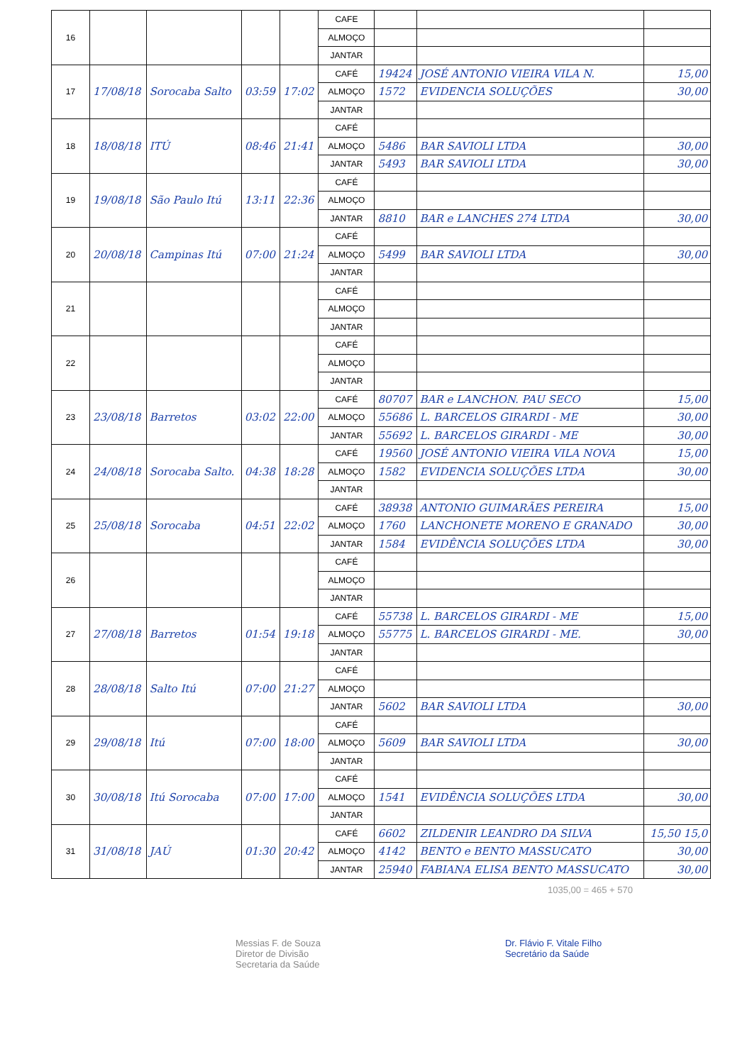| 16 | | | | | CAFE | | | |
| | | | | | ALMOÇO | | | |
| | | | | | JANTAR | | | |
| 17 | 17/08/18 | Sorocaba Salto | 03:59 | 17:02 | CAFÉ | 19424 | JOSÉ ANTONIO VIEIRA VILA N. | 15,00 |
| | | | | | ALMOÇO | 1572 | EVIDENCIA SOLUÇÕES | 30,00 |
| | | | | | JANTAR | | | |
| 18 | 18/08/18 | ITÚ | 08:46 | 21:41 | CAFÉ | | | |
| | | | | | ALMOÇO | 5486 | BAR SAVIOLI LTDA | 30,00 |
| | | | | | JANTAR | 5493 | BAR SAVIOLI LTDA | 30,00 |
| 19 | 19/08/18 | São Paulo Itú | 13:11 | 22:36 | CAFÉ | | | |
| | | | | | ALMOÇO | | | |
| | | | | | JANTAR | 8810 | BAR e LANCHES 274 LTDA | 30,00 |
| 20 | 20/08/18 | Campinas Itú | 07:00 | 21:24 | CAFÉ | | | |
| | | | | | ALMOÇO | 5499 | BAR SAVIOLI LTDA | 30,00 |
| | | | | | JANTAR | | | |
| 21 | | | | | CAFÉ | | | |
| | | | | | ALMOÇO | | | |
| | | | | | JANTAR | | | |
| 22 | | | | | CAFÉ | | | |
| | | | | | ALMOÇO | | | |
| | | | | | JANTAR | | | |
| 23 | 23/08/18 | Barretos | 03:02 | 22:00 | CAFÉ | 80707 | BAR e LANCHON. PAU SECO | 15,00 |
| | | | | | ALMOÇO | 55686 | L. BARCELOS GIRARDI - ME | 30,00 |
| | | | | | JANTAR | 55692 | L. BARCELOS GIRARDI - ME | 30,00 |
| 24 | 24/08/18 | Sorocaba Salto. | 04:38 | 18:28 | CAFÉ | 19560 | JOSÉ ANTONIO VIEIRA VILA NOVA | 15,00 |
| | | | | | ALMOÇO | 1582 | EVIDENCIA SOLUÇÕES LTDA | 30,00 |
| | | | | | JANTAR | | | |
| 25 | 25/08/18 | Sorocaba | 04:51 | 22:02 | CAFÉ | 38938 | ANTONIO GUIMARÃES PEREIRA | 15,00 |
| | | | | | ALMOÇO | 1760 | LANCHONETE MORENO E GRANADO | 30,00 |
| | | | | | JANTAR | 1584 | EVIDÊNCIA SOLUÇÕES LTDA | 30,00 |
| 26 | | | | | CAFÉ | | | |
| | | | | | ALMOÇO | | | |
| | | | | | JANTAR | | | |
| 27 | 27/08/18 | Barretos | 01:54 | 19:18 | CAFÉ | 55738 | L. BARCELOS GIRARDI - ME | 15,00 |
| | | | | | ALMOÇO | 55775 | L. BARCELOS GIRARDI - ME. | 30,00 |
| | | | | | JANTAR | | | |
| 28 | 28/08/18 | Salto Itú | 07:00 | 21:27 | CAFÉ | | | |
| | | | | | ALMOÇO | | | |
| | | | | | JANTAR | 5602 | BAR SAVIOLI LTDA | 30,00 |
| 29 | 29/08/18 | Itú | 07:00 | 18:00 | CAFÉ | | | |
| | | | | | ALMOÇO | 5609 | BAR SAVIOLI LTDA | 30,00 |
| | | | | | JANTAR | | | |
| 30 | 30/08/18 | Itú Sorocaba | 07:00 | 17:00 | CAFÉ | | | |
| | | | | | ALMOÇO | 1541 | EVIDÊNCIA SOLUÇÕES LTDA | 30,00 |
| | | | | | JANTAR | | | |
| 31 | 31/08/18 | JAÚ | 01:30 | 20:42 | CAFÉ | 6602 | ZILDENIR LEANDRO DA SILVA | 15,50 15,0 |
| | | | | | ALMOÇO | 4142 | BENTO e BENTO MASSUCATO | 30,00 |
| | | | | | JANTAR | 25940 | FABIANA ELISA BENTO MASSUCATO | 30,00 |
1035,00 = 465 + 570
Messias F. de Souza
Diretor de Divisão
Secretaria da Saúde
Dr. Flávio F. Vitale Filho
Secretário da Saúde